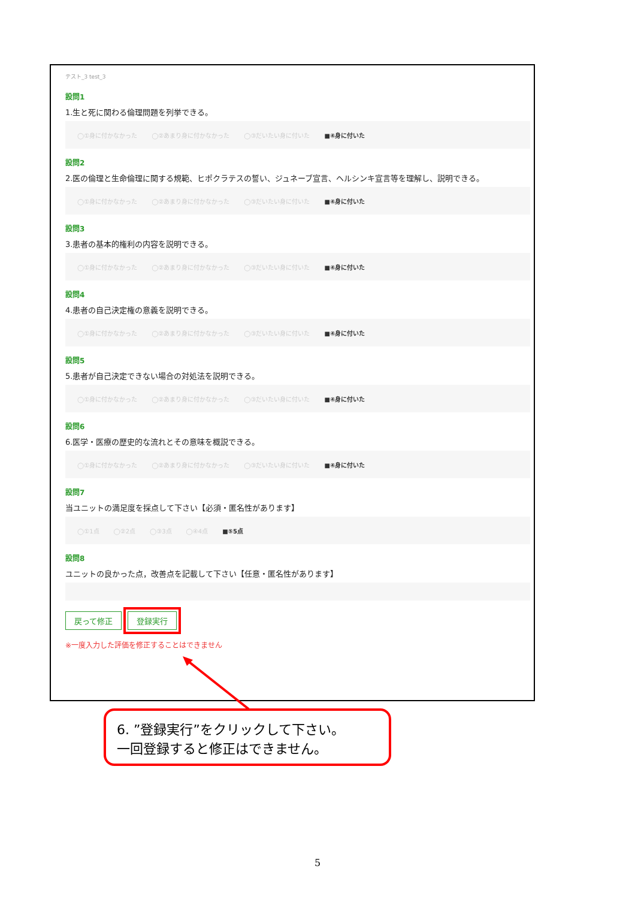テスト_3 test_3
設問1
1.生と死に関わる倫理問題を列挙できる。
◯①身に付かなかった ◯②あまり身に付かなかった ◯③だいたい身に付いた ■④身に付いた
設問2
2.医の倫理と生命倫理に関する規範、ヒポクラテスの誓い、ジュネーブ宣言、ヘルシンキ宣言等を理解し、説明できる。
◯①身に付かなかった ◯②あまり身に付かなかった ◯③だいたい身に付いた ■④身に付いた
設問3
3.患者の基本的権利の内容を説明できる。
◯①身に付かなかった ◯②あまり身に付かなかった ◯③だいたい身に付いた ■④身に付いた
設問4
4.患者の自己決定権の意義を説明できる。
◯①身に付かなかった ◯②あまり身に付かなかった ◯③だいたい身に付いた ■④身に付いた
設問5
5.患者が自己決定できない場合の対処法を説明できる。
◯①身に付かなかった ◯②あまり身に付かなかった ◯③だいたい身に付いた ■④身に付いた
設問6
6.医学・医療の歴史的な流れとその意味を概説できる。
◯①身に付かなかった ◯②あまり身に付かなかった ◯③だいたい身に付いた ■④身に付いた
設問7
当ユニットの満足度を採点して下さい【必須・匿名性があります】
◯①1点 ◯②2点 ◯③3点 ◯④4点 ■⑤5点
設問8
ユニットの良かった点，改善点を記載して下さい【任意・匿名性があります】
戻って修正 登録実行
※一度入力した評価を修正することはできません
6. ”登録実行”をクリックして下さい。
一回登録すると修正はできません。
5